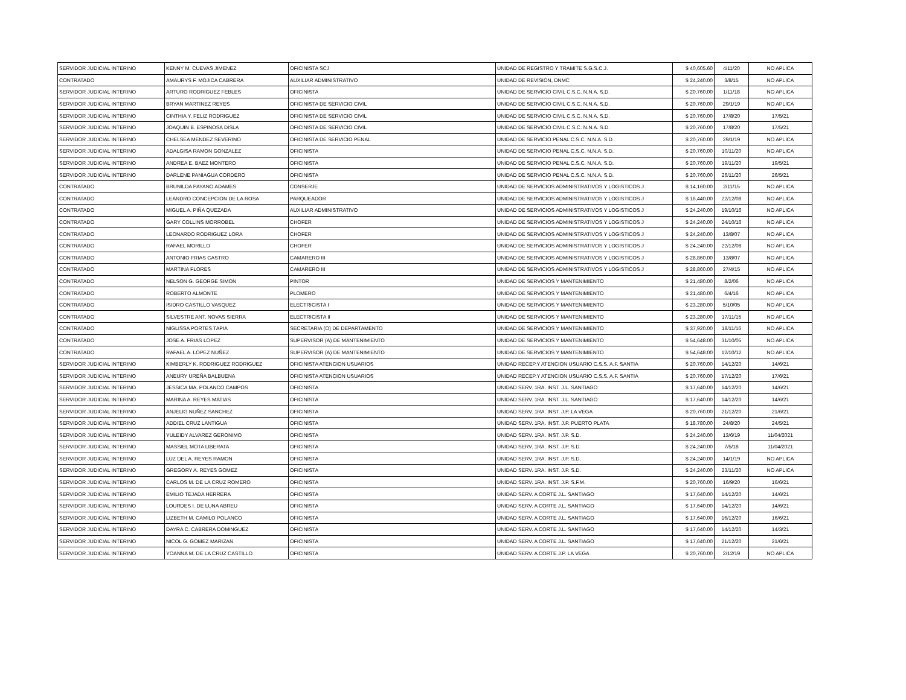| SERVIDOR JUDICIAL INTERINO | KENNY M. CUEVAS JIMENEZ | OFICINISTA SCJ | UNIDAD DE REGISTRO Y TRAMITE S.G.S.C.J. | $ 40,605.60 | 4/11/20 | NO APLICA |
| CONTRATADO | AMAURYS F. MOJICA CABRERA | AUXILIAR ADMINISTRATIVO | UNIDAD DE REVISION, DNMC | $ 24,240.00 | 3/8/15 | NO APLICA |
| SERVIDOR JUDICIAL INTERINO | ARTURO RODRIGUEZ FEBLES | OFICINISTA | UNIDAD DE SERVICIO CIVIL C.S.C. N.N.A. S.D. | $ 20,760.00 | 1/11/18 | NO APLICA |
| SERVIDOR JUDICIAL INTERINO | BRYAN MARTINEZ REYES | OFICINISTA DE SERVICIO CIVIL | UNIDAD DE SERVICIO CIVIL C.S.C. N.N.A. S.D. | $ 20,760.00 | 29/1/19 | NO APLICA |
| SERVIDOR JUDICIAL INTERINO | CINTHIA Y. FELIZ RODRIGUEZ | OFICINISTA DE SERVICIO CIVIL | UNIDAD DE SERVICIO CIVIL C.S.C. N.N.A. S.D. | $ 20,760.00 | 17/8/20 | 17/5/21 |
| SERVIDOR JUDICIAL INTERINO | JOAQUIN B. ESPINOSA DISLA | OFICINISTA DE SERVICIO CIVIL | UNIDAD DE SERVICIO CIVIL C.S.C. N.N.A. S.D. | $ 20,760.00 | 17/8/20 | 17/5/21 |
| SERVIDOR JUDICIAL INTERINO | CHELSEA MENDEZ SEVERINO | OFICINISTA DE SERVICIO PENAL | UNIDAD DE SERVICIO PENAL C.S.C. N.N.A. S.D. | $ 20,760.00 | 29/1/19 | NO APLICA |
| SERVIDOR JUDICIAL INTERINO | ADALGISA RAMON GONZALEZ | OFICINISTA | UNIDAD DE SERVICIO PENAL C.S.C. N.N.A. S.D. | $ 20,760.00 | 10/11/20 | NO APLICA |
| SERVIDOR JUDICIAL INTERINO | ANDREA E. BAEZ MONTERO | OFICINISTA | UNIDAD DE SERVICIO PENAL C.S.C. N.N.A. S.D. | $ 20,760.00 | 19/11/20 | 19/5/21 |
| SERVIDOR JUDICIAL INTERINO | DARLENE PANIAGUA CORDERO | OFICINISTA | UNIDAD DE SERVICIO PENAL C.S.C. N.N.A. S.D. | $ 20,760.00 | 26/11/20 | 26/5/21 |
| CONTRATADO | BRUNILDA PAYANO ADAMES | CONSERJE | UNIDAD DE SERVICIOS ADMINISTRATIVOS Y LOGISTICOS J | $ 14,160.00 | 2/11/15 | NO APLICA |
| CONTRATADO | LEANDRO CONCEPCION DE LA ROSA | PARQUEADOR | UNIDAD DE SERVICIOS ADMINISTRATIVOS Y LOGISTICOS J | $ 16,440.00 | 22/12/08 | NO APLICA |
| CONTRATADO | MIGUEL A. PIÑA QUEZADA | AUXILIAR ADMINISTRATIVO | UNIDAD DE SERVICIOS ADMINISTRATIVOS Y LOGISTICOS J | $ 24,240.00 | 19/10/16 | NO APLICA |
| CONTRATADO | GARY COLLINS MORROBEL | CHOFER | UNIDAD DE SERVICIOS ADMINISTRATIVOS Y LOGISTICOS J | $ 24,240.00 | 24/10/16 | NO APLICA |
| CONTRATADO | LEONARDO RODRIGUEZ LORA | CHOFER | UNIDAD DE SERVICIOS ADMINISTRATIVOS Y LOGISTICOS J | $ 24,240.00 | 13/8/07 | NO APLICA |
| CONTRATADO | RAFAEL MORILLO | CHOFER | UNIDAD DE SERVICIOS ADMINISTRATIVOS Y LOGISTICOS J | $ 24,240.00 | 22/12/08 | NO APLICA |
| CONTRATADO | ANTONIO FRIAS CASTRO | CAMARERO III | UNIDAD DE SERVICIOS ADMINISTRATIVOS Y LOGISTICOS J | $ 28,860.00 | 13/8/07 | NO APLICA |
| CONTRATADO | MARTINA FLORES | CAMARERO III | UNIDAD DE SERVICIOS ADMINISTRATIVOS Y LOGISTICOS J | $ 28,860.00 | 27/4/15 | NO APLICA |
| CONTRATADO | NELSON G. GEORGE SIMON | PINTOR | UNIDAD DE SERVICIOS Y MANTENIMIENTO | $ 21,480.00 | 8/2/06 | NO APLICA |
| CONTRATADO | ROBERTO ALMONTE | PLOMERO | UNIDAD DE SERVICIOS Y MANTENIMIENTO | $ 21,480.00 | 6/4/16 | NO APLICA |
| CONTRATADO | ISIDRO CASTILLO VASQUEZ | ELECTRICISTA I | UNIDAD DE SERVICIOS Y MANTENIMIENTO | $ 23,280.00 | 5/10/05 | NO APLICA |
| CONTRATADO | SILVESTRE ANT. NOVAS SIERRA | ELECTRICISTA II | UNIDAD DE SERVICIOS Y MANTENIMIENTO | $ 23,280.00 | 17/11/15 | NO APLICA |
| CONTRATADO | NIGLISSA PORTES TAPIA | SECRETARIA (O) DE DEPARTAMENTO | UNIDAD DE SERVICIOS Y MANTENIMIENTO | $ 37,920.00 | 18/11/16 | NO APLICA |
| CONTRATADO | JOSE A. FRIAS LOPEZ | SUPERVISOR (A) DE MANTENIMIENTO | UNIDAD DE SERVICIOS Y MANTENIMIENTO | $ 54,648.00 | 31/10/05 | NO APLICA |
| CONTRATADO | RAFAEL A. LOPEZ NUÑEZ | SUPERVISOR (A) DE MANTENIMIENTO | UNIDAD DE SERVICIOS Y MANTENIMIENTO | $ 54,648.00 | 12/10/12 | NO APLICA |
| SERVIDOR JUDICIAL INTERINO | KIMBERLY K. RODRIGUEZ RODRIGUEZ | OFICINISTA ATENCION USUARIOS | UNIDAD RECEP.Y ATENCION USUARIO C.S.S. A.F. SANTIA | $ 20,760.00 | 14/12/20 | 14/6/21 |
| SERVIDOR JUDICIAL INTERINO | ANEURY UREÑA BALBUENA | OFICINISTA ATENCION USUARIOS | UNIDAD RECEP.Y ATENCION USUARIO C.S.S. A.F. SANTIA | $ 20,760.00 | 17/12/20 | 17/6/21 |
| SERVIDOR JUDICIAL INTERINO | JESSICA MA. POLANCO CAMPOS | OFICINISTA | UNIDAD SERV. 1RA. INST. J.L. SANTIAGO | $ 17,640.00 | 14/12/20 | 14/6/21 |
| SERVIDOR JUDICIAL INTERINO | MARINA A. REYES MATIAS | OFICINISTA | UNIDAD SERV. 1RA. INST. J.L. SANTIAGO | $ 17,640.00 | 14/12/20 | 14/6/21 |
| SERVIDOR JUDICIAL INTERINO | ANJELIG NUÑEZ SANCHEZ | OFICINISTA | UNIDAD SERV. 1RA. INST. J.P. LA VEGA | $ 20,760.00 | 21/12/20 | 21/6/21 |
| SERVIDOR JUDICIAL INTERINO | ADDIEL CRUZ LANTIGUA | OFICINISTA | UNIDAD SERV. 1RA. INST. J.P. PUERTO PLATA | $ 18,780.00 | 24/8/20 | 24/5/21 |
| SERVIDOR JUDICIAL INTERINO | YULEIDY ALVAREZ GERONIMO | OFICINISTA | UNIDAD SERV. 1RA. INST. J.P. S.D. | $ 24,240.00 | 13/6/19 | 11/04/2021 |
| SERVIDOR JUDICIAL INTERINO | MASSIEL MOTA LIBERATA | OFICINISTA | UNIDAD SERV. 1RA. INST. J.P. S.D. | $ 24,240.00 | 7/5/18 | 11/04/2021 |
| SERVIDOR JUDICIAL INTERINO | LUZ DEL A. REYES RAMON | OFICINISTA | UNIDAD SERV. 1RA. INST. J.P. S.D. | $ 24,240.00 | 14/1/19 | NO APLICA |
| SERVIDOR JUDICIAL INTERINO | GREGORY A. REYES GOMEZ | OFICINISTA | UNIDAD SERV. 1RA. INST. J.P. S.D. | $ 24,240.00 | 23/11/20 | NO APLICA |
| SERVIDOR JUDICIAL INTERINO | CARLOS M. DE LA CRUZ ROMERO | OFICINISTA | UNIDAD SERV. 1RA. INST. J.P. S.F.M. | $ 20,760.00 | 16/9/20 | 16/6/21 |
| SERVIDOR JUDICIAL INTERINO | EMILIO TEJADA HERRERA | OFICINISTA | UNIDAD SERV. A CORTE J.L. SANTIAGO | $ 17,640.00 | 14/12/20 | 14/6/21 |
| SERVIDOR JUDICIAL INTERINO | LOURDES I. DE LUNA ABREU | OFICINISTA | UNIDAD SERV. A CORTE J.L. SANTIAGO | $ 17,640.00 | 14/12/20 | 14/6/21 |
| SERVIDOR JUDICIAL INTERINO | LIZBETH M. CAMILO POLANCO | OFICINISTA | UNIDAD SERV. A CORTE J.L. SANTIAGO | $ 17,640.00 | 16/12/20 | 16/6/21 |
| SERVIDOR JUDICIAL INTERINO | DAYRA C. CABRERA DOMINGUEZ | OFICINISTA | UNIDAD SERV. A CORTE J.L. SANTIAGO | $ 17,640.00 | 14/12/20 | 14/3/21 |
| SERVIDOR JUDICIAL INTERINO | NICOL G. GOMEZ MARIZAN | OFICINISTA | UNIDAD SERV. A CORTE J.L. SANTIAGO | $ 17,640.00 | 21/12/20 | 21/6/21 |
| SERVIDOR JUDICIAL INTERINO | YOANNA M. DE LA CRUZ CASTILLO | OFICINISTA | UNIDAD SERV. A CORTE J.P. LA VEGA | $ 20,760.00 | 2/12/19 | NO APLICA |